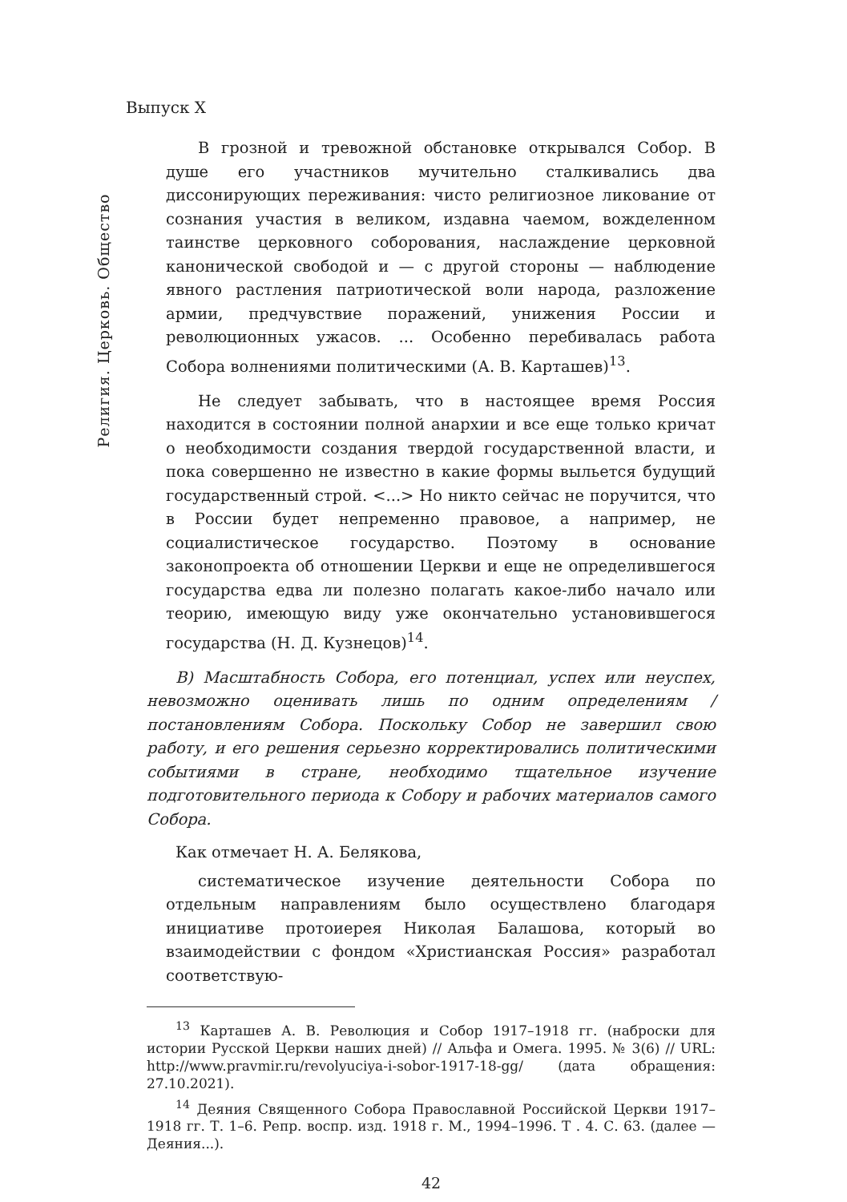Выпуск X
Религия. Церковь. Общество
В грозной и тревожной обстановке открывался Собор. В душе его участников мучительно сталкивались два диссонирующих переживания: чисто религиозное ликование от сознания участия в великом, издавна чаемом, вожделенном таинстве церковного соборования, наслаждение церковной канонической свободой и — с другой стороны — наблюдение явного растления патриотической воли народа, разложение армии, предчувствие поражений, унижения России и революционных ужасов. ... Особенно перебивалась работа Собора волнениями политическими (А. В. Карташев)<sup>13</sup>.
Не следует забывать, что в настоящее время Россия находится в состоянии полной анархии и все еще только кричат о необходимости создания твердой государственной власти, и пока совершенно не известно в какие формы выльется будущий государственный строй. <...> Но никто сейчас не поручится, что в России будет непременно правовое, а например, не социалистическое государство. Поэтому в основание законопроекта об отношении Церкви и еще не определившегося государства едва ли полезно полагать какое-либо начало или теорию, имеющую виду уже окончательно установившегося государства (Н. Д. Кузнецов)<sup>14</sup>.
В) Масштабность Собора, его потенциал, успех или неуспех, невозможно оценивать лишь по одним определениям / постановлениям Собора. Поскольку Собор не завершил свою работу, и его решения серьезно корректировались политическими событиями в стране, необходимо тщательное изучение подготовительного периода к Собору и рабочих материалов самого Собора.
Как отмечает Н. А. Белякова,
систематическое изучение деятельности Собора по отдельным направлениям было осуществлено благодаря инициативе протоиерея Николая Балашова, который во взаимодействии с фондом «Христианская Россия» разработал соответствую-
<sup>13</sup> Карташев А. В. Революция и Собор 1917–1918 гг. (наброски для истории Русской Церкви наших дней) // Альфа и Омега. 1995. № 3(6) // URL: http://www.pravmir.ru/revolyuciya-i-sobor-1917-18-gg/ (дата обращения: 27.10.2021).
<sup>14</sup> Деяния Священного Собора Православной Российской Церкви 1917–1918 гг. Т. 1–6. Репр. воспр. изд. 1918 г. М., 1994–1996. Т . 4. С. 63. (далее — Деяния...).
42